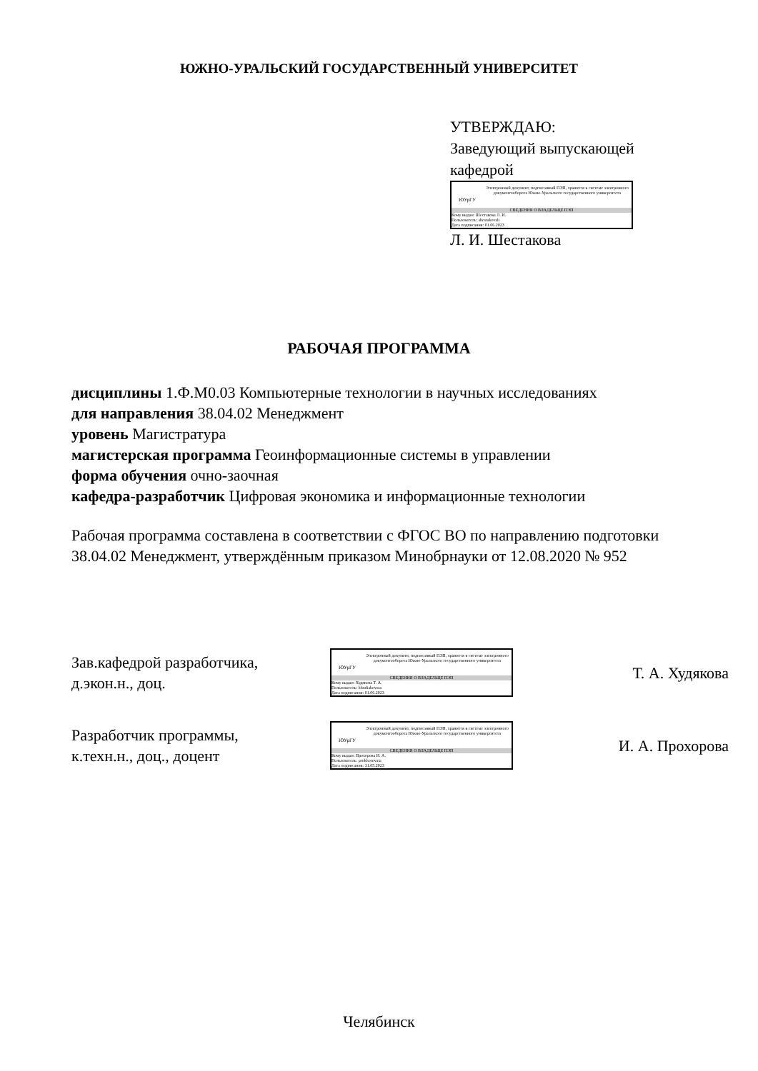ЮЖНО-УРАЛЬСКИЙ ГОСУДАРСТВЕННЫЙ УНИВЕРСИТЕТ
УТВЕРЖДАЮ:
Заведующий выпускающей
кафедрой
ЮУрГУ
Электронный документ, подписанный ПЭП, хранится в системе электронного документооборота Южно-Уральского государственного университета
СВЕДЕНИЯ О ВЛАДЕЛЬЦЕ ПЭП
Кому выдан: Шестакова Л. И.
Пользователь: shestakovali
Дата подписания: 01.06.2023
Л. И. Шестакова
РАБОЧАЯ ПРОГРАММА
дисциплины 1.Ф.М0.03 Компьютерные технологии в научных исследованиях
для направления 38.04.02 Менеджмент
уровень Магистратура
магистерская программа Геоинформационные системы в управлении
форма обучения очно-заочная
кафедра-разработчик Цифровая экономика и информационные технологии
Рабочая программа составлена в соответствии с ФГОС ВО по направлению подготовки 38.04.02 Менеджмент, утверждённым приказом Минобрнауки от 12.08.2020 № 952
Зав.кафедрой разработчика,
д.экон.н., доц.
ЮУрГУ
Электронный документ, подписанный ПЭП, хранится в системе электронного документооборота Южно-Уральского государственного университета
СВЕДЕНИЯ О ВЛАДЕЛЬЦЕ ПЭП
Кому выдан: Худякова Т. А.
Пользователь: khudiakovata
Дата подписания: 01.06.2023
Т. А. Худякова
Разработчик программы,
к.техн.н., доц., доцент
ЮУрГУ
Электронный документ, подписанный ПЭП, хранится в системе электронного документооборота Южно-Уральского государственного университета
СВЕДЕНИЯ О ВЛАДЕЛЬЦЕ ПЭП
Кому выдан: Прохорова И. А.
Пользователь: prokhorovaia
Дата подписания: 31.05.2023
И. А. Прохорова
Челябинск